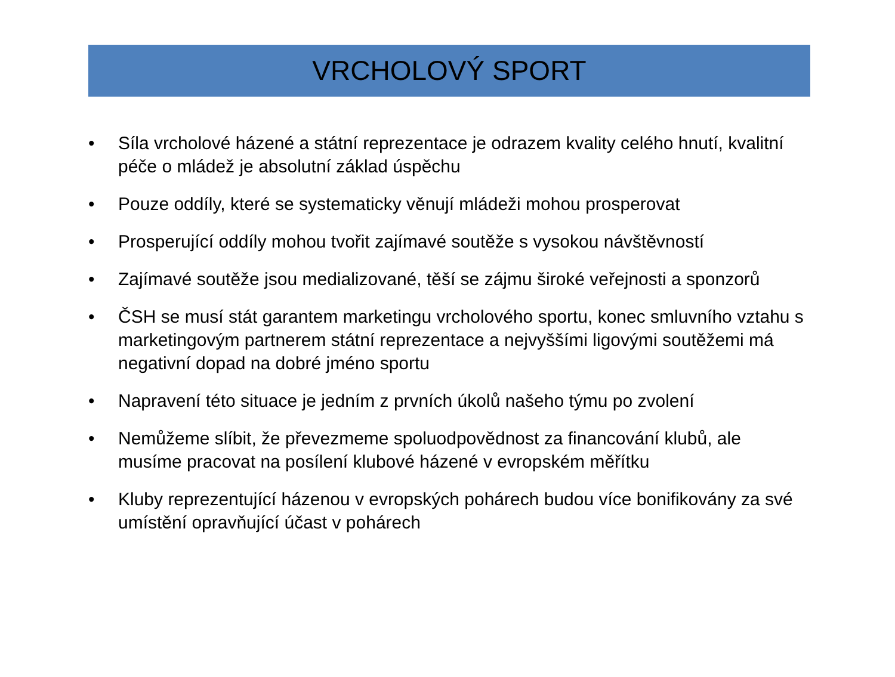VRCHOLOVÝ SPORT
• Síla vrcholové házené a státní reprezentace je odrazem kvality celého hnutí, kvalitní péče o mládež je absolutní základ úspěchu
• Pouze oddíly, které se systematicky věnují mládeži mohou prosperovat
• Prosperující oddíly mohou tvořit zajímavé soutěže s vysokou návštěvností
• Zajímavé soutěže jsou medializované, těší se zájmu široké veřejnosti a sponzorů
• ČSH se musí stát garantem marketingu vrcholového sportu, konec smluvního vztahu s marketingovým partnerem státní reprezentace a nejvyššími ligovými soutěžemi má negativní dopad na dobré jméno sportu
• Napravení této situace je jedním z prvních úkolů našeho týmu po zvolení
• Nemůžeme slíbit, že převezmeme spoluodpovědnost za financování klubů, ale musíme pracovat na posílení klubové házené v evropském měřítku
• Kluby reprezentující házenou v evropských pohárech budou více bonifikovány za své umístění opravňující účast v pohárech